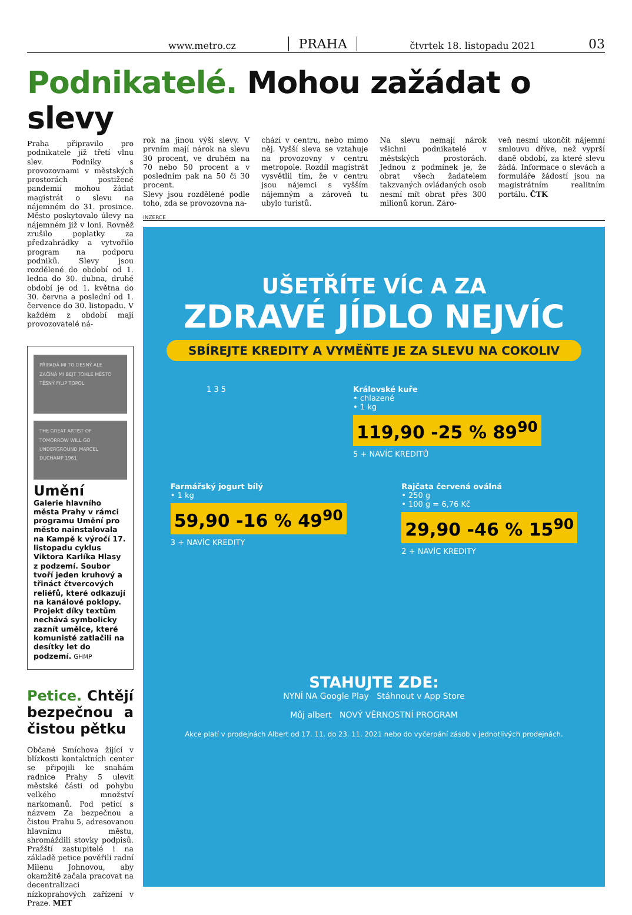www.metro.cz PRAHA čtvrtek 18. listopadu 2021 03
Podnikatelé. Mohou zažádat o slevy
Praha připravilo pro podnikatele již třetí vlnu slev. Podniky s provozovnami v městských prostorách postižené pandemií mohou žádat magistrát o slevu na nájemném do 31. prosince. Město poskytovalo úlevy na nájemném již v loni. Rovněž zrušilo poplatky za předzahrádky a vytvořilo program na podporu podniků. Slevy jsou rozdělené do období od 1. ledna do 30. dubna, druhé období je od 1. května do 30. června a poslední od 1. července do 30. listopadu. V každém z období mají provozovatelé ná-
PŘIPADÁ MI TO DESNÝ ALE ZAČÍNÁ MI BEJT TOHLE MĚSTO TĚSNÝ FILIP TOPOL
THE GREAT ARTIST OF TOMORROW WILL GO UNDERGROUND MARCEL DUCHAMP 1961
Umění
Galerie hlavního města Prahy v rámci programu Umění pro město nainstalovala na Kampě k výročí 17. listopadu cyklus Viktora Karlíka Hlasy z podzemí. Soubor tvoří jeden kruhový a třináct čtvercových reliéfů, které odkazují na kanálové poklopy. Projekt díky textům nechává symbolicky zaznít umělce, které komunisté zatlačili na desítky let do podzemí. GHMP
Petice. Chtějí bezpečnou a čistou pětku
Občané Smíchova žijící v blízkosti kontaktních center se připojili ke snahám radnice Prahy 5 ulevit městské části od pohybu velkého množství narkomanů. Pod peticí s názvem Za bezpečnou a čistou Prahu 5, adresovanou hlavnímu městu, shromáždili stovky podpisů. Pražští zastupitelé i na základě petice pověřili radní Milenu Johnovou, aby okamžitě začala pracovat na decentralizaci nízkoprahových zařízení v Praze. MET
rok na jinou výši slevy. V prvním mají nárok na slevu 30 procent, ve druhém na 70 nebo 50 procent a v posledním pak na 50 či 30 procent.
Slevy jsou rozdělené podle toho, zda se provozovna na-
chází v centru, nebo mimo něj. Vyšší sleva se vztahuje na provozovny v centru metropole. Rozdíl magistrát vysvětlil tím, že v centru jsou nájemci s vyšším nájemným a zároveň tu ubylo turistů.
Na slevu nemají nárok všichni podnikatelé v městských prostorách. Jednou z podmínek je, že obrat všech žadatelem takzvaných ovládaných osob nesmí mít obrat přes 300 milionů korun. Záro-
veň nesmí ukončit nájemní smlouvu dříve, než vyprší daně období, za které slevu žádá. Informace o slevách a formuláře žádostí jsou na magistrátním realitním portálu. ČTK
INZERCE
UŠETŘÍTE VÍC A ZA
ZDRAVÉ JÍDLO NEJVÍC
SBÍREJTE KREDITY A VYMĚŇTE JE ZA SLEVU NA COKOLIV
1 3 5 Královské kuře
• chlazené
• 1 kg
119,90 -25 % 89<sup>90</sup>
5 + NAVÍC KREDITŮ
Farmářský jogurt bílý
• 1 kg
59,90 -16 % 49<sup>90</sup>
3 + NAVÍC KREDITY
Rajčata červená oválná
• 250 g
• 100 g = 6,76 Kč
29,90 -46 % 15<sup>90</sup>
2 + NAVÍC KREDITY
STAHUJTE ZDE:
NYNÍ NA Google Play Stáhnout v App Store
Můj albert NOVÝ VĚRNOSTNÍ PROGRAM
Akce platí v prodejnách Albert od 17. 11. do 23. 11. 2021 nebo do vyčerpání zásob v jednotlivých prodejnách.